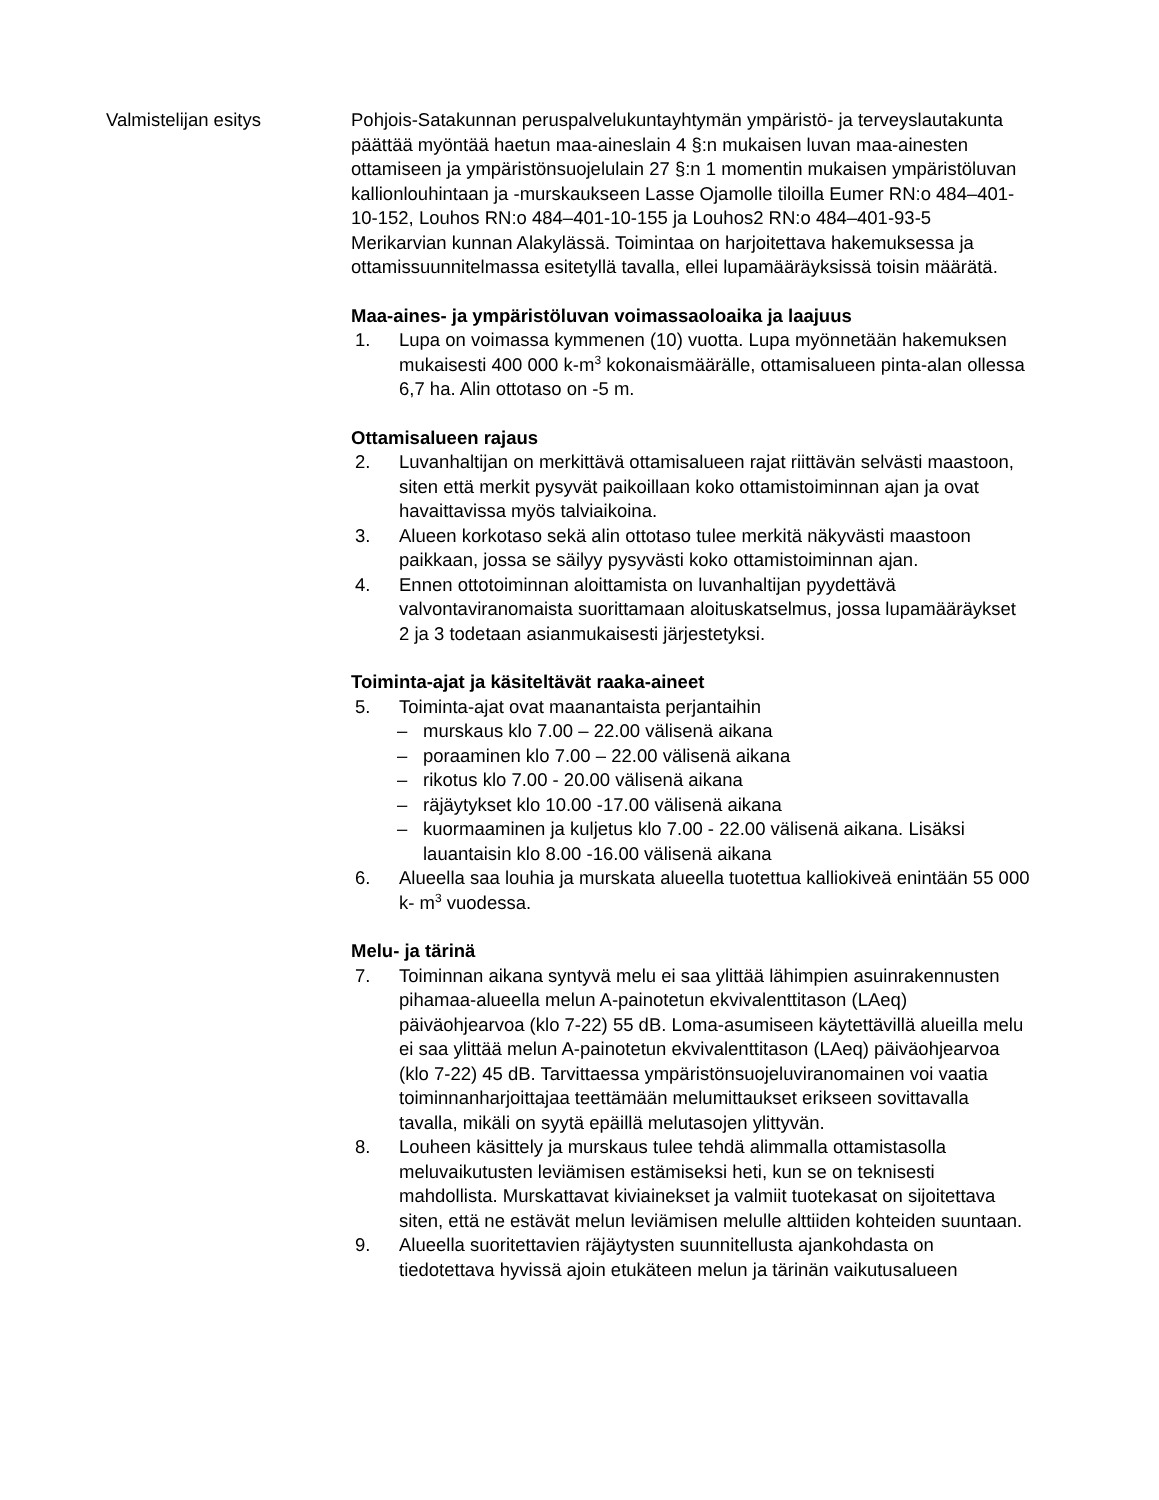Valmistelijan esitys Pohjois-Satakunnan peruspalvelukuntayhtymän ympäristö- ja terveyslautakunta päättää myöntää haetun maa-aineslain 4 §:n mukaisen luvan maa-ainesten ottamiseen ja ympäristönsuojelulain 27 §:n 1 momentin mukaisen ympäristöluvan kallionlouhintaan ja -murskaukseen Lasse Ojamolle tiloilla Eumer RN:o 484–401-10-152, Louhos RN:o 484–401-10-155 ja Louhos2 RN:o 484–401-93-5 Merikarvian kunnan Alakylässä. Toimintaa on harjoitettava hakemuksessa ja ottamissuunnitelmassa esitetyllä tavalla, ellei lupamääräyksissä toisin määrätä.
Maa-aines- ja ympäristöluvan voimassaoloaika ja laajuus
1. Lupa on voimassa kymmenen (10) vuotta. Lupa myönnetään hakemuksen mukaisesti 400 000 k-m<sup>3</sup> kokonaismäärälle, ottamisalueen pinta-alan ollessa 6,7 ha. Alin ottotaso on -5 m.
Ottamisalueen rajaus
2. Luvanhaltijan on merkittävä ottamisalueen rajat riittävän selvästi maastoon, siten että merkit pysyvät paikoillaan koko ottamistoiminnan ajan ja ovat havaittavissa myös talviaikoina.
3. Alueen korkotaso sekä alin ottotaso tulee merkitä näkyvästi maastoon paikkaan, jossa se säilyy pysyvästi koko ottamistoiminnan ajan.
4. Ennen ottotoiminnan aloittamista on luvanhaltijan pyydettävä valvontaviranomaista suorittamaan aloituskatselmus, jossa lupamääräykset 2 ja 3 todetaan asianmukaisesti järjestetyksi.
Toiminta-ajat ja käsiteltävät raaka-aineet
5. Toiminta-ajat ovat maanantaista perjantaihin
– murskaus klo 7.00 – 22.00 välisenä aikana
– poraaminen klo 7.00 – 22.00 välisenä aikana
– rikotus klo 7.00 - 20.00 välisenä aikana
– räjäytykset klo 10.00 -17.00 välisenä aikana
– kuormaaminen ja kuljetus klo 7.00 - 22.00 välisenä aikana. Lisäksi lauantaisin klo 8.00 -16.00 välisenä aikana
6. Alueella saa louhia ja murskata alueella tuotettua kalliokiveä enintään 55 000 k- m<sup>3</sup> vuodessa.
Melu- ja tärinä
7. Toiminnan aikana syntyvä melu ei saa ylittää lähimpien asuinrakennusten pihamaa-alueella melun A-painotetun ekvivalenttitason (LAeq) päiväohjearvoa (klo 7-22) 55 dB. Loma-asumiseen käytettävillä alueilla melu ei saa ylittää melun A-painotetun ekvivalenttitason (LAeq) päiväohjearvoa (klo 7-22) 45 dB. Tarvittaessa ympäristönsuojeluviranomainen voi vaatia toiminnanharjoittajaa teettämään melumittaukset erikseen sovittavalla tavalla, mikäli on syytä epäillä melutasojen ylittyvän.
8. Louheen käsittely ja murskaus tulee tehdä alimmalla ottamistasolla meluvaikutusten leviämisen estämiseksi heti, kun se on teknisesti mahdollista. Murskattavat kiviainekset ja valmiit tuotekasat on sijoitettava siten, että ne estävät melun leviämisen melulle alttiiden kohteiden suuntaan.
9. Alueella suoritettavien räjäytysten suunnitellusta ajankohdasta on tiedotettava hyvissä ajoin etukäteen melun ja tärinän vaikutusalueen